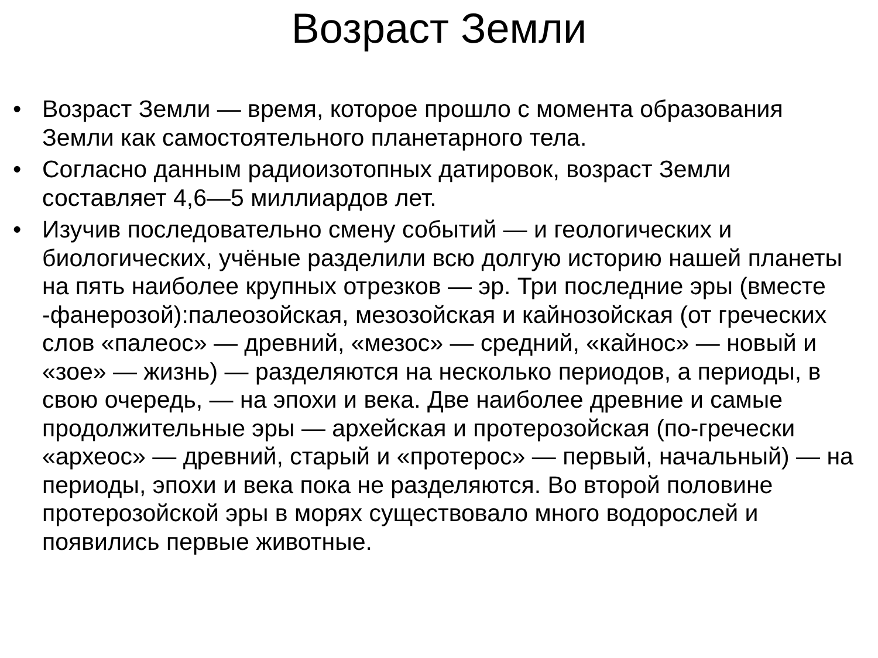Возраст Земли
• Возраст Земли — время, которое прошло с момента образования Земли как самостоятельного планетарного тела.
• Согласно данным радиоизотопных датировок, возраст Земли составляет 4,6—5 миллиардов лет.
• Изучив последовательно смену событий — и геологических и биологических, учёные разделили всю долгую историю нашей планеты на пять наиболее крупных отрезков — эр. Три последние эры (вместе -фанерозой):палеозойская, мезозойская и кайнозойская (от греческих слов «палеос» — древний, «мезос» — средний, «кайнос» — новый и «зое» — жизнь) — разделяются на несколько периодов, а периоды, в свою очередь, — на эпохи и века. Две наиболее древние и самые продолжительные эры — архейская и протерозойская (по-гречески «археос» — древний, старый и «протерос» — первый, начальный) — на периоды, эпохи и века пока не разделяются. Во второй половине протерозойской эры в морях существовало много водорослей и появились первые животные.